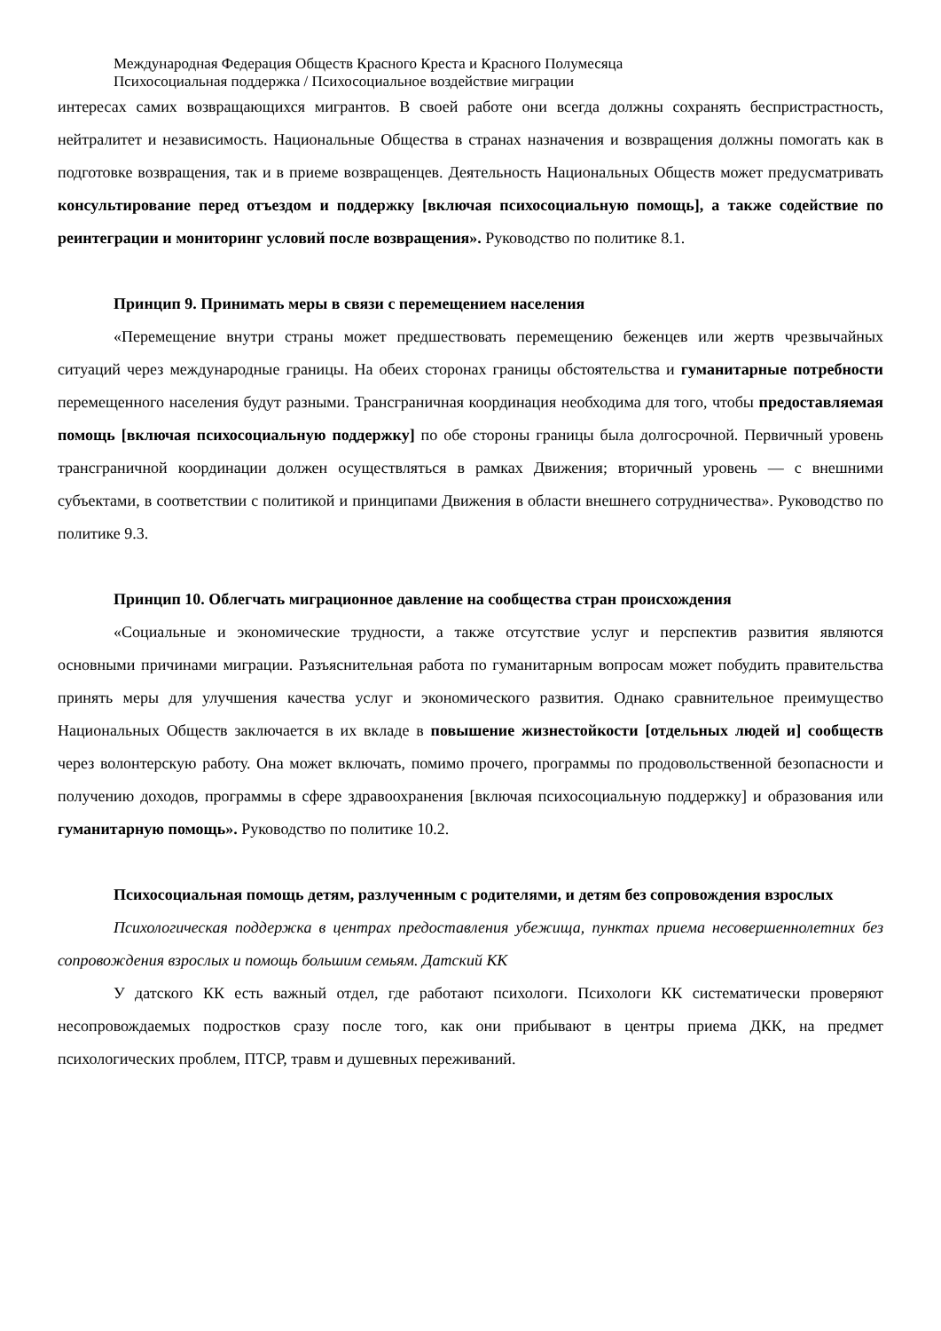Международная Федерация Обществ Красного Креста и Красного Полумесяца
Психосоциальная поддержка / Психосоциальное воздействие миграции
интересах самих возвращающихся мигрантов. В своей работе они всегда должны сохранять беспристрастность, нейтралитет и независимость. Национальные Общества в странах назначения и возвращения должны помогать как в подготовке возвращения, так и в приеме возвращенцев. Деятельность Национальных Обществ может предусматривать консультирование перед отъездом и поддержку [включая психосоциальную помощь], а также содействие по реинтеграции и мониторинг условий после возвращения». Руководство по политике 8.1.
Принцип 9. Принимать меры в связи с перемещением населения
«Перемещение внутри страны может предшествовать перемещению беженцев или жертв чрезвычайных ситуаций через международные границы. На обеих сторонах границы обстоятельства и гуманитарные потребности перемещенного населения будут разными. Трансграничная координация необходима для того, чтобы предоставляемая помощь [включая психосоциальную поддержку] по обе стороны границы была долгосрочной. Первичный уровень трансграничной координации должен осуществляться в рамках Движения; вторичный уровень — с внешними субъектами, в соответствии с политикой и принципами Движения в области внешнего сотрудничества». Руководство по политике 9.3.
Принцип 10. Облегчать миграционное давление на сообщества стран происхождения
«Социальные и экономические трудности, а также отсутствие услуг и перспектив развития являются основными причинами миграции. Разъяснительная работа по гуманитарным вопросам может побудить правительства принять меры для улучшения качества услуг и экономического развития. Однако сравнительное преимущество Национальных Обществ заключается в их вкладе в повышение жизнестойкости [отдельных людей и] сообществ через волонтерскую работу. Она может включать, помимо прочего, программы по продовольственной безопасности и получению доходов, программы в сфере здравоохранения [включая психосоциальную поддержку] и образования или гуманитарную помощь». Руководство по политике 10.2.
Психосоциальная помощь детям, разлученным с родителями, и детям без сопровождения взрослых
Психологическая поддержка в центрах предоставления убежища, пунктах приема несовершеннолетних без сопровождения взрослых и помощь большим семьям. Датский КК
У датского КК есть важный отдел, где работают психологи. Психологи КК систематически проверяют несопровождаемых подростков сразу после того, как они прибывают в центры приема ДКК, на предмет психологических проблем, ПТСР, травм и душевных переживаний.